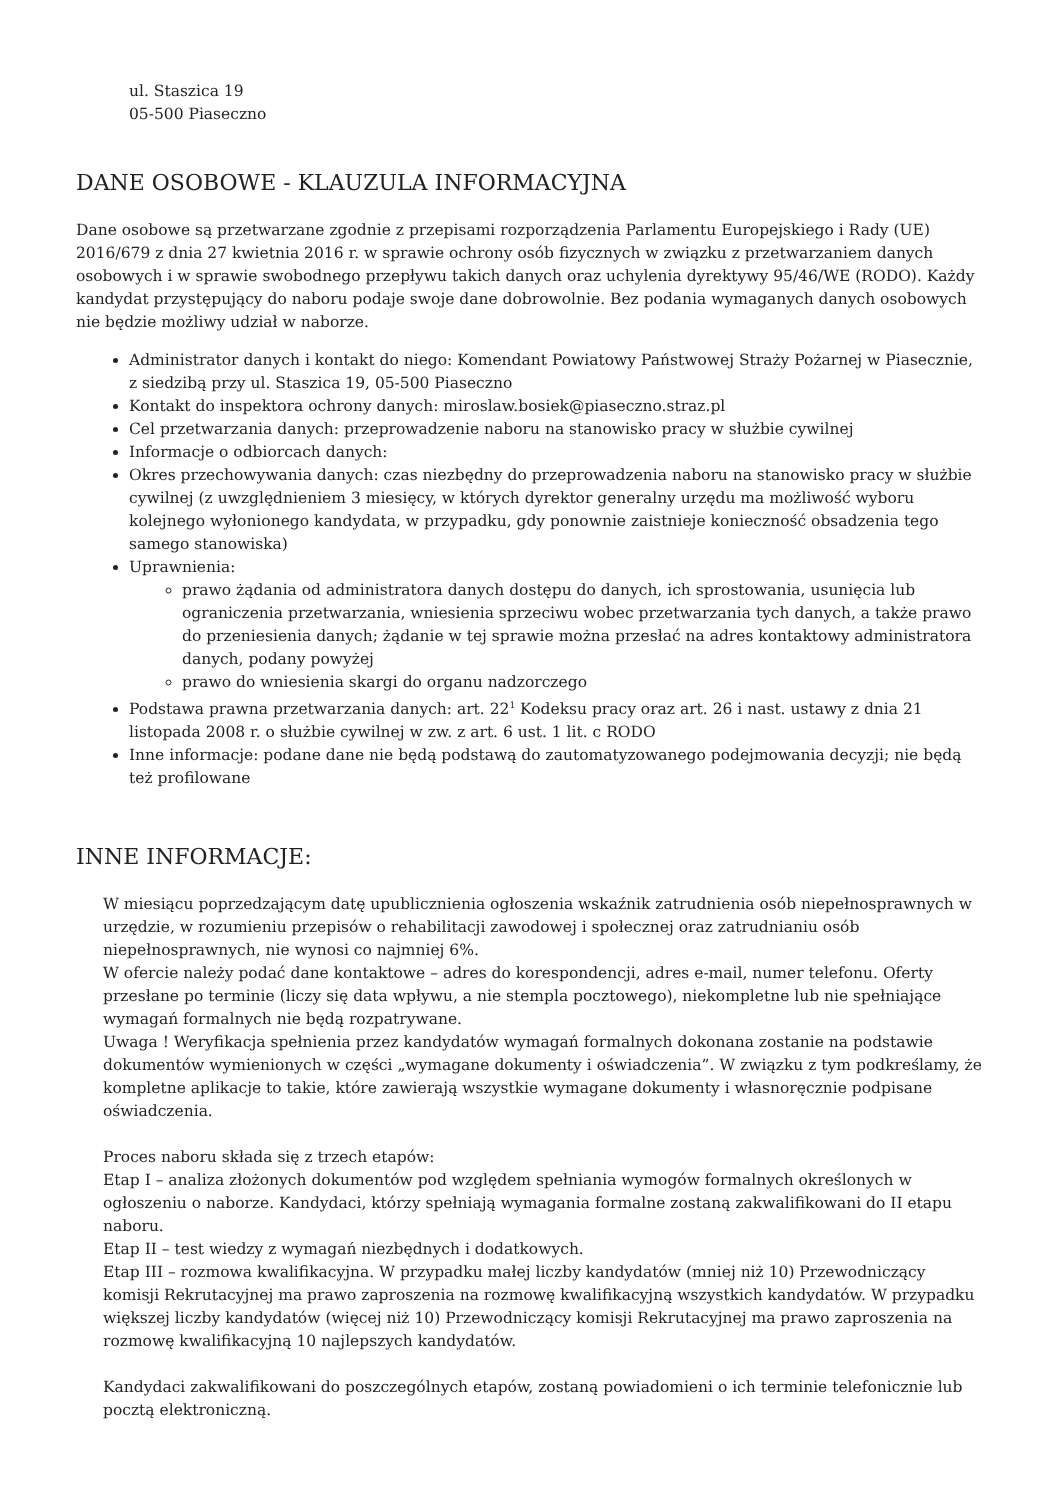ul. Staszica 19
05-500 Piaseczno
DANE OSOBOWE - KLAUZULA INFORMACYJNA
Dane osobowe są przetwarzane zgodnie z przepisami rozporządzenia Parlamentu Europejskiego i Rady (UE) 2016/679 z dnia 27 kwietnia 2016 r. w sprawie ochrony osób fizycznych w związku z przetwarzaniem danych osobowych i w sprawie swobodnego przepływu takich danych oraz uchylenia dyrektywy 95/46/WE (RODO). Każdy kandydat przystępujący do naboru podaje swoje dane dobrowolnie. Bez podania wymaganych danych osobowych nie będzie możliwy udział w naborze.
Administrator danych i kontakt do niego: Komendant Powiatowy Państwowej Straży Pożarnej w Piasecznie, z siedzibą przy ul. Staszica 19, 05-500 Piaseczno
Kontakt do inspektora ochrony danych: miroslaw.bosiek@piaseczno.straz.pl
Cel przetwarzania danych: przeprowadzenie naboru na stanowisko pracy w służbie cywilnej
Informacje o odbiorcach danych:
Okres przechowywania danych: czas niezbędny do przeprowadzenia naboru na stanowisko pracy w służbie cywilnej (z uwzględnieniem 3 miesięcy, w których dyrektor generalny urzędu ma możliwość wyboru kolejnego wyłonionego kandydata, w przypadku, gdy ponownie zaistnieje konieczność obsadzenia tego samego stanowiska)
Uprawnienia:
prawo żądania od administratora danych dostępu do danych, ich sprostowania, usunięcia lub ograniczenia przetwarzania, wniesienia sprzeciwu wobec przetwarzania tych danych, a także prawo do przeniesienia danych; żądanie w tej sprawie można przesłać na adres kontaktowy administratora danych, podany powyżej
prawo do wniesienia skargi do organu nadzorczego
Podstawa prawna przetwarzania danych: art. 22<sup>1</sup> Kodeksu pracy oraz art. 26 i nast. ustawy z dnia 21 listopada 2008 r. o służbie cywilnej w zw. z art. 6 ust. 1 lit. c RODO
Inne informacje: podane dane nie będą podstawą do zautomatyzowanego podejmowania decyzji; nie będą też profilowane
INNE INFORMACJE:
W miesiącu poprzedzającym datę upublicznienia ogłoszenia wskaźnik zatrudnienia osób niepełnosprawnych w urzędzie, w rozumieniu przepisów o rehabilitacji zawodowej i społecznej oraz zatrudnianiu osób niepełnosprawnych, nie wynosi co najmniej 6%.
W ofercie należy podać dane kontaktowe – adres do korespondencji, adres e-mail, numer telefonu. Oferty przesłane po terminie (liczy się data wpływu, a nie stempla pocztowego), niekompletne lub nie spełniające wymagań formalnych nie będą rozpatrywane.
Uwaga ! Weryfikacja spełnienia przez kandydatów wymagań formalnych dokonana zostanie na podstawie dokumentów wymienionych w części „wymagane dokumenty i oświadczenia”. W związku z tym podkreślamy, że kompletne aplikacje to takie, które zawierają wszystkie wymagane dokumenty i własnoręcznie podpisane oświadczenia.
Proces naboru składa się z trzech etapów:
Etap I – analiza złożonych dokumentów pod względem spełniania wymogów formalnych określonych w ogłoszeniu o naborze. Kandydaci, którzy spełniają wymagania formalne zostaną zakwalifikowani do II etapu naboru.
Etap II – test wiedzy z wymagań niezbędnych i dodatkowych.
Etap III – rozmowa kwalifikacyjna. W przypadku małej liczby kandydatów (mniej niż 10) Przewodniczący komisji Rekrutacyjnej ma prawo zaproszenia na rozmowę kwalifikacyjną wszystkich kandydatów. W przypadku większej liczby kandydatów (więcej niż 10) Przewodniczący komisji Rekrutacyjnej ma prawo zaproszenia na rozmowę kwalifikacyjną 10 najlepszych kandydatów.
Kandydaci zakwalifikowani do poszczególnych etapów, zostaną powiadomieni o ich terminie telefonicznie lub pocztą elektroniczną.